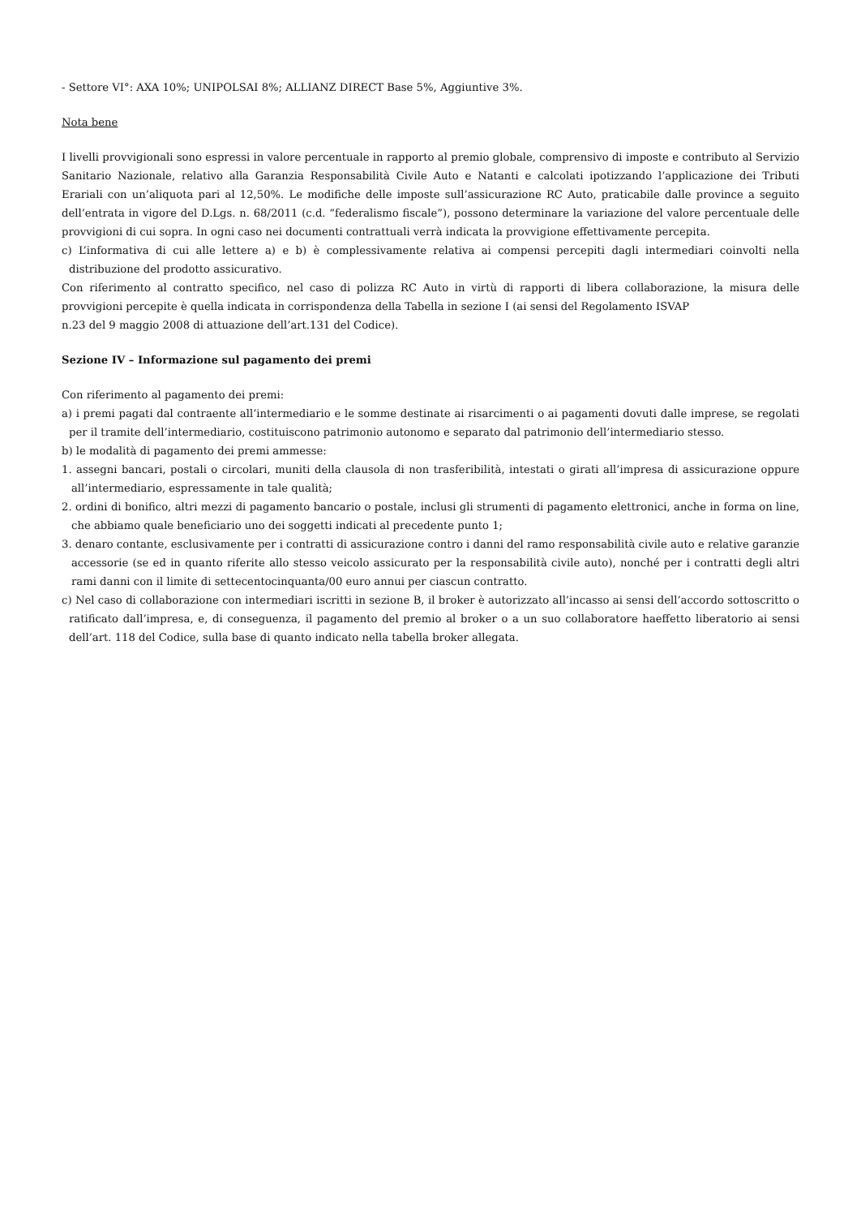- Settore VI°: AXA 10%; UNIPOLSAI 8%; ALLIANZ DIRECT Base 5%, Aggiuntive 3%.
Nota bene
I livelli provvigionali sono espressi in valore percentuale in rapporto al premio globale, comprensivo di imposte e contributo al Servizio Sanitario Nazionale, relativo alla Garanzia Responsabilità Civile Auto e Natanti e calcolati ipotizzando l’applicazione dei Tributi Erariali con un’aliquota pari al 12,50%. Le modifiche delle imposte sull’assicurazione RC Auto, praticabile dalle province a seguito dell’entrata in vigore del D.Lgs. n. 68/2011 (c.d. “federalismo fiscale”), possono determinare la variazione del valore percentuale delle provvigioni di cui sopra. In ogni caso nei documenti contrattuali verrà indicata la provvigione effettivamente percepita.
c) L’informativa di cui alle lettere a) e b) è complessivamente relativa ai compensi percepiti dagli intermediari coinvolti nella distribuzione del prodotto assicurativo.
Con riferimento al contratto specifico, nel caso di polizza RC Auto in virtù di rapporti di libera collaborazione, la misura delle provvigioni percepite è quella indicata in corrispondenza della Tabella in sezione I (ai sensi del Regolamento ISVAP
n.23 del 9 maggio 2008 di attuazione dell’art.131 del Codice).
Sezione IV – Informazione sul pagamento dei premi
Con riferimento al pagamento dei premi:
a) i premi pagati dal contraente all’intermediario e le somme destinate ai risarcimenti o ai pagamenti dovuti dalle imprese, se regolati per il tramite dell’intermediario, costituiscono patrimonio autonomo e separato dal patrimonio dell’intermediario stesso.
b) le modalità di pagamento dei premi ammesse:
1. assegni bancari, postali o circolari, muniti della clausola di non trasferibilità, intestati o girati all’impresa di assicurazione oppure all’intermediario, espressamente in tale qualità;
2. ordini di bonifico, altri mezzi di pagamento bancario o postale, inclusi gli strumenti di pagamento elettronici, anche in forma on line, che abbiamo quale beneficiario uno dei soggetti indicati al precedente punto 1;
3. denaro contante, esclusivamente per i contratti di assicurazione contro i danni del ramo responsabilità civile auto e relative garanzie accessorie (se ed in quanto riferite allo stesso veicolo assicurato per la responsabilità civile auto), nonché per i contratti degli altri rami danni con il limite di settecentocinquanta/00 euro annui per ciascun contratto.
c) Nel caso di collaborazione con intermediari iscritti in sezione B, il broker è autorizzato all’incasso ai sensi dell’accordo sottoscritto o ratificato dall’impresa, e, di conseguenza, il pagamento del premio al broker o a un suo collaboratore haeffetto liberatorio ai sensi dell’art. 118 del Codice, sulla base di quanto indicato nella tabella broker allegata.